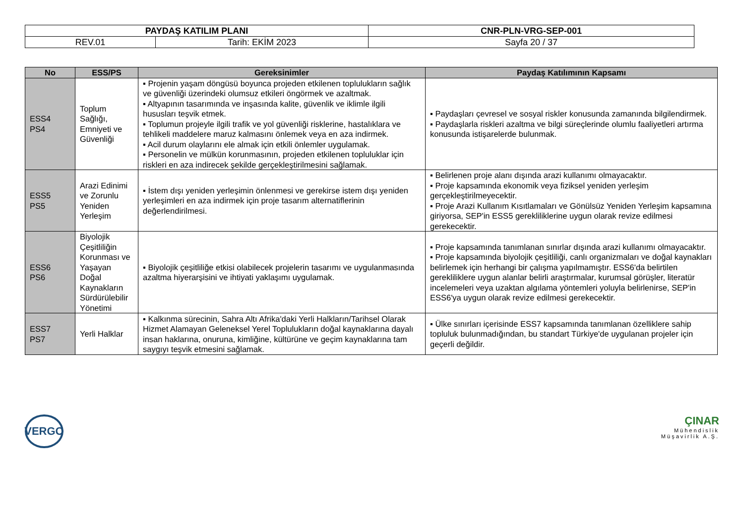| PAYDAŞ KATILIM PLANI | | CNR-PLN-VRG-SEP-001 |
| REV.01 | Tarih: EKİM 2023 | Sayfa 20 / 37 |
| No | ESS/PS | Gereksinimler | Paydaş Katılımının Kapsamı |
| --- | --- | --- | --- |
| ESS4 PS4 | Toplum Sağlığı, Emniyeti ve Güvenliği | ▪ Projenin yaşam döngüsü boyunca projeden etkilenen toplulukların sağlık ve güvenliği üzerindeki olumsuz etkileri öngörmek ve azaltmak. ▪ Altyapının tasarımında ve inşasında kalite, güvenlik ve iklimle ilgili hususları teşvik etmek. ▪ Toplumun projeyle ilgili trafik ve yol güvenliği risklerine, hastalıklara ve tehlikeli maddelere maruz kalmasını önlemek veya en aza indirmek. ▪ Acil durum olaylarını ele almak için etkili önlemler uygulamak. ▪ Personelin ve mülkün korunmasının, projeden etkilenen topluluklar için riskleri en aza indirecek şekilde gerçekleştirilmesini sağlamak. | ▪ Paydaşları çevresel ve sosyal riskler konusunda zamanında bilgilendirmek. ▪ Paydaşlarla riskleri azaltma ve bilgi süreçlerinde olumlu faaliyetleri artırma konusunda istişarelerde bulunmak. |
| ESS5 PS5 | Arazi Edinimi ve Zorunlu Yeniden Yerleşim | ▪ İstem dışı yeniden yerleşimin önlenmesi ve gerekirse istem dışı yeniden yerleşimleri en aza indirmek için proje tasarım alternatiflerinin değerlendirilmesi. | ▪ Belirlenen proje alanı dışında arazi kullanımı olmayacaktır. ▪ Proje kapsamında ekonomik veya fiziksel yeniden yerleşim gerçekleştirilmeyecektir. ▪ Proje Arazi Kullanım Kısıtlamaları ve Gönülsüz Yeniden Yerleşim kapsamına giriyorsa, SEP'in ESS5 gerekliliklerine uygun olarak revize edilmesi gerekecektir. |
| ESS6 PS6 | Biyolojik Çeşitliliğin Korunması ve Yaşayan Doğal Kaynakların Sürdürülebilir Yönetimi | ▪ Biyolojik çeşitliliğe etkisi olabilecek projelerin tasarımı ve uygulanmasında azaltma hiyerarşisini ve ihtiyati yaklaşımı uygulamak. | ▪ Proje kapsamında tanımlanan sınırlar dışında arazi kullanımı olmayacaktır. ▪ Proje kapsamında biyolojik çeşitliliği, canlı organizmaları ve doğal kaynakları belirlemek için herhangi bir çalışma yapılmamıştır. ESS6'da belirtilen gerekliliklere uygun alanlar belirli araştırmalar, kurumsal görüşler, literatür incelemeleri veya uzaktan algılama yöntemleri yoluyla belirlenirse, SEP'in ESS6'ya uygun olarak revize edilmesi gerekecektir. |
| ESS7 PS7 | Yerli Halklar | ▪ Kalkınma sürecinin, Sahra Altı Afrika'daki Yerli Halkların/Tarihsel Olarak Hizmet Alamayan Geleneksel Yerel Toplulukların doğal kaynaklarına dayalı insan haklarına, onuruna, kimliğine, kültürüne ve geçim kaynaklarına tam saygıyı teşvik etmesini sağlamak. | ▪ Ülke sınırları içerisinde ESS7 kapsamında tanımlanan özelliklere sahip topluluk bulunmadığından, bu standart Türkiye'de uygulanan projeler için geçerli değildir. |
VERGO
ÇINAR
Mühendislik
Müşavirlik A.Ş.